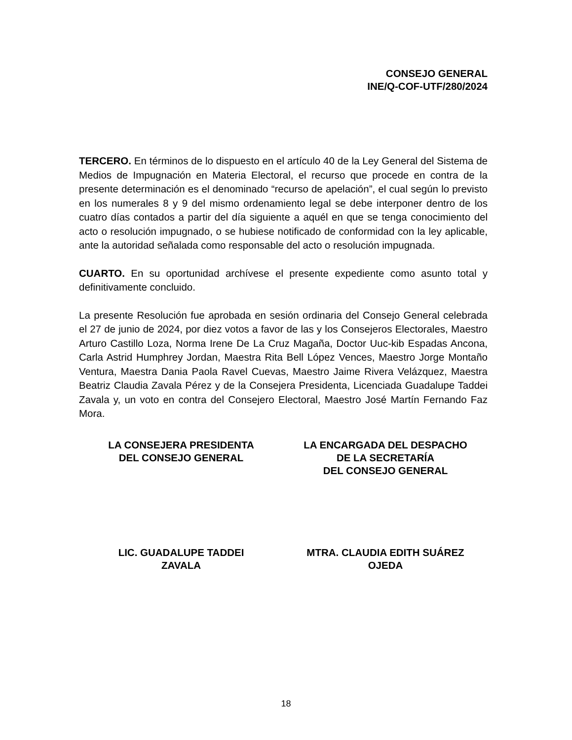CONSEJO GENERAL
INE/Q-COF-UTF/280/2024
TERCERO. En términos de lo dispuesto en el artículo 40 de la Ley General del Sistema de Medios de Impugnación en Materia Electoral, el recurso que procede en contra de la presente determinación es el denominado “recurso de apelación”, el cual según lo previsto en los numerales 8 y 9 del mismo ordenamiento legal se debe interponer dentro de los cuatro días contados a partir del día siguiente a aquél en que se tenga conocimiento del acto o resolución impugnado, o se hubiese notificado de conformidad con la ley aplicable, ante la autoridad señalada como responsable del acto o resolución impugnada.
CUARTO. En su oportunidad archívese el presente expediente como asunto total y definitivamente concluido.
La presente Resolución fue aprobada en sesión ordinaria del Consejo General celebrada el 27 de junio de 2024, por diez votos a favor de las y los Consejeros Electorales, Maestro Arturo Castillo Loza, Norma Irene De La Cruz Magaña, Doctor Uuc-kib Espadas Ancona, Carla Astrid Humphrey Jordan, Maestra Rita Bell López Vences, Maestro Jorge Montaño Ventura, Maestra Dania Paola Ravel Cuevas, Maestro Jaime Rivera Velázquez, Maestra Beatriz Claudia Zavala Pérez y de la Consejera Presidenta, Licenciada Guadalupe Taddei Zavala y, un voto en contra del Consejero Electoral, Maestro José Martín Fernando Faz Mora.
LA CONSEJERA PRESIDENTA
DEL CONSEJO GENERAL
LA ENCARGADA DEL DESPACHO
DE LA SECRETARÍA
DEL CONSEJO GENERAL
LIC. GUADALUPE TADDEI
ZAVALA
MTRA. CLAUDIA EDITH SUÁREZ
OJEDA
18